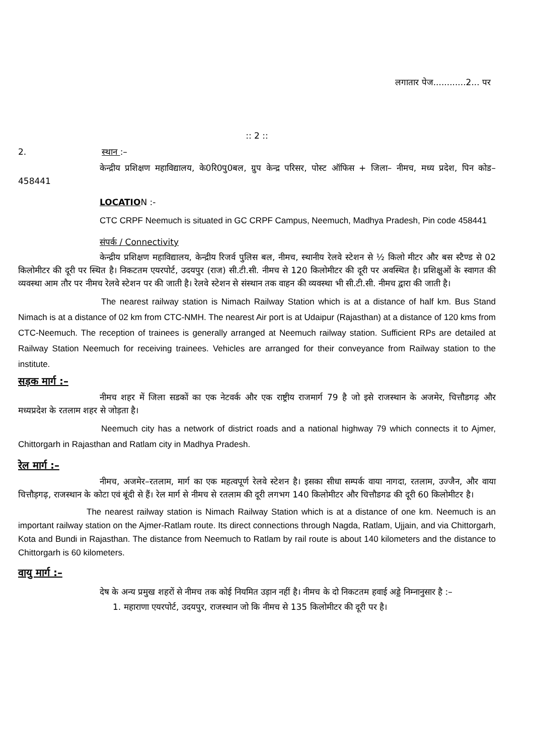लगातार पेज............2... पर
:: 2 ::
2. स्थान :–
केन्द्रीय प्रशिक्षण महाविद्यालय, के0रि0पु0बल, ग्रुप केन्द्र परिसर, पोस्ट ऑफिस + जिला– नीमच, मध्य प्रदेश, पिन कोड– 458441
LOCATION :-
CTC CRPF Neemuch is situated in GC CRPF Campus, Neemuch, Madhya Pradesh, Pin code 458441
संपर्क / Connectivity
केन्द्रीय प्रशिक्षण महाविद्यालय, केन्द्रीय रिजर्व पुलिस बल, नीमच, स्थानीय रेलवे स्टेशन से ½ किलो मीटर और बस स्टैण्ड से 02 किलोमीटर की दूरी पर स्थित है। निकटतम एयरपोर्ट, उदयपुर (राज) सी.टी.सी. नीमच से 120 किलोमीटर की दूरी पर अवस्थित है। प्रशिक्षुओं के स्वागत की व्यवस्था आम तौर पर नीमच रेलवे स्टेशन पर की जाती है। रेलवे स्टेशन से संस्थान तक वाहन की व्यवस्था भी सी.टी.सी. नीमच द्वारा की जाती है।
The nearest railway station is Nimach Railway Station which is at a distance of half km. Bus Stand Nimach is at a distance of 02 km from CTC-NMH. The nearest Air port is at Udaipur (Rajasthan) at a distance of 120 kms from CTC-Neemuch. The reception of trainees is generally arranged at Neemuch railway station. Sufficient RPs are detailed at Railway Station Neemuch for receiving trainees. Vehicles are arranged for their conveyance from Railway station to the institute.
सड़क मार्ग :–
नीमच शहर में जिला सडकों का एक नेटवर्क और एक राष्ट्रीय राजमार्ग 79 है जो इसे राजस्थान के अजमेर, चित्तौडगढ़ और मध्यप्रदेश के रतलाम शहर से जोड़ता है।
Neemuch city has a network of district roads and a national highway 79 which connects it to Ajmer, Chittorgarh in Rajasthan and Ratlam city in Madhya Pradesh.
रेल मार्ग :–
नीमच, अजमेर–रतलाम, मार्ग का एक महत्वपूर्ण रेलवे स्टेशन है। इसका सीधा सम्पर्क वाया नागदा, रतलाम, उज्जैन, और वाया चित्तौड़गढ़, राजस्थान के कोटा एवं बूंदी से हैं। रेल मार्ग से नीमच से रतलाम की दूरी लगभग 140 किलोमीटर और चित्तौडगढ की दूरी 60 किलोमीटर है।
The nearest railway station is Nimach Railway Station which is at a distance of one km. Neemuch is an important railway station on the Ajmer-Ratlam route. Its direct connections through Nagda, Ratlam, Ujjain, and via Chittorgarh, Kota and Bundi in Rajasthan. The distance from Neemuch to Ratlam by rail route is about 140 kilometers and the distance to Chittorgarh is 60 kilometers.
वायु मार्ग :–
देष के अन्य प्रमुख शहरों से नीमच तक कोई नियमित उड़ान नहीं है। नीमच के दो निकटतम हवाई अड्डे निम्नानुसार है :–
1. महाराणा एयरपोर्ट, उदयपुर, राजस्थान जो कि नीमच से 135 किलोमीटर की दूरी पर है।